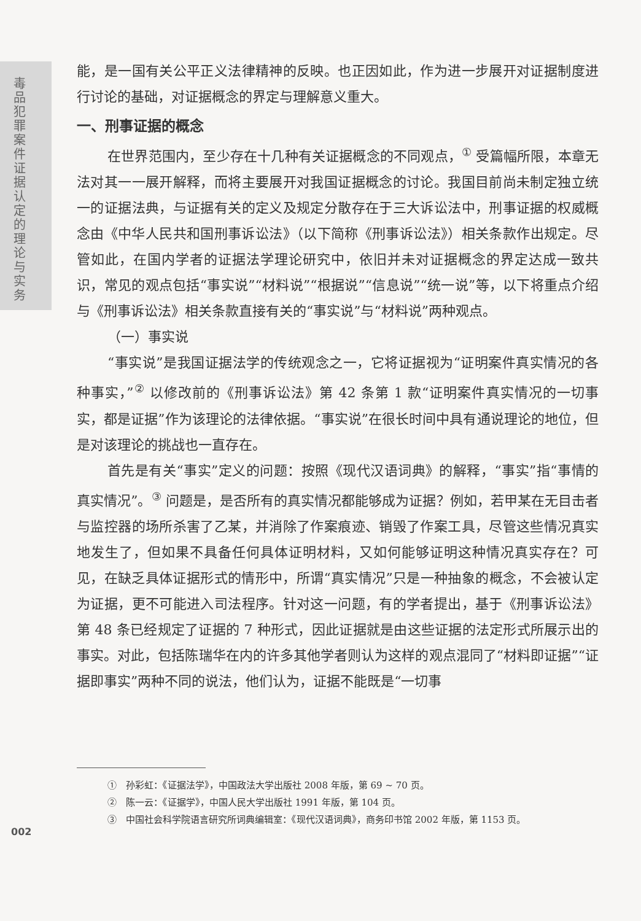毒品犯罪案件证据认定的理论与实务
能，是一国有关公平正义法律精神的反映。也正因如此，作为进一步展开对证据制度进行讨论的基础，对证据概念的界定与理解意义重大。
一、刑事证据的概念
在世界范围内，至少存在十几种有关证据概念的不同观点，<sup>①</sup> 受篇幅所限，本章无法对其一一展开解释，而将主要展开对我国证据概念的讨论。我国目前尚未制定独立统一的证据法典，与证据有关的定义及规定分散存在于三大诉讼法中，刑事证据的权威概念由《中华人民共和国刑事诉讼法》（以下简称《刑事诉讼法》）相关条款作出规定。尽管如此，在国内学者的证据法学理论研究中，依旧并未对证据概念的界定达成一致共识，常见的观点包括“事实说”“材料说”“根据说”“信息说”“统一说”等，以下将重点介绍与《刑事诉讼法》相关条款直接有关的“事实说”与“材料说”两种观点。
（一）事实说
“事实说”是我国证据法学的传统观念之一，它将证据视为“证明案件真实情况的各种事实，”<sup>②</sup> 以修改前的《刑事诉讼法》第 42 条第 1 款“证明案件真实情况的一切事实，都是证据”作为该理论的法律依据。“事实说”在很长时间中具有通说理论的地位，但是对该理论的挑战也一直存在。
首先是有关“事实”定义的问题：按照《现代汉语词典》的解释，“事实”指“事情的真实情况”。<sup>③</sup> 问题是，是否所有的真实情况都能够成为证据？例如，若甲某在无目击者与监控器的场所杀害了乙某，并消除了作案痕迹、销毁了作案工具，尽管这些情况真实地发生了，但如果不具备任何具体证明材料，又如何能够证明这种情况真实存在？可见，在缺乏具体证据形式的情形中，所谓“真实情况”只是一种抽象的概念，不会被认定为证据，更不可能进入司法程序。针对这一问题，有的学者提出，基于《刑事诉讼法》第 48 条已经规定了证据的 7 种形式，因此证据就是由这些证据的法定形式所展示出的事实。对此，包括陈瑞华在内的许多其他学者则认为这样的观点混同了“材料即证据”“证据即事实”两种不同的说法，他们认为，证据不能既是“一切事
①　孙彩虹：《证据法学》，中国政法大学出版社 2008 年版，第 69 ~ 70 页。
②　陈一云：《证据学》，中国人民大学出版社 1991 年版，第 104 页。
③　中国社会科学院语言研究所词典编辑室：《现代汉语词典》，商务印书馆 2002 年版，第 1153 页。
002